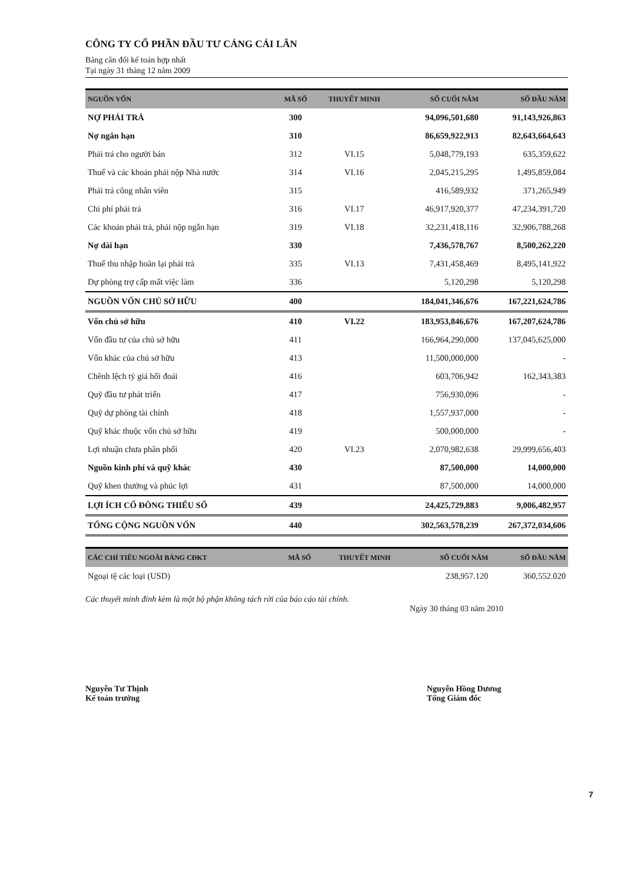CÔNG TY CỔ PHẦN ĐẦU TƯ CẢNG CÁI LÂN
Bảng cân đối kế toán hợp nhất
Tại ngày 31 tháng 12 năm 2009
| NGUỒN VỐN | MÃ SỐ | THUYẾT MINH | SỐ CUỐI NĂM | SỐ ĐẦU NĂM |
| --- | --- | --- | --- | --- |
| NỢ PHẢI TRẢ | 300 | | 94,096,501,680 | 91,143,926,863 |
| Nợ ngắn hạn | 310 | | 86,659,922,913 | 82,643,664,643 |
| Phải trả cho người bán | 312 | VI.15 | 5,048,779,193 | 635,359,622 |
| Thuế và các khoản phải nộp Nhà nước | 314 | VI.16 | 2,045,215,295 | 1,495,859,084 |
| Phải trả công nhân viên | 315 | | 416,589,932 | 371,265,949 |
| Chi phí phải trả | 316 | VI.17 | 46,917,920,377 | 47,234,391,720 |
| Các khoản phải trả, phải nộp ngắn hạn | 319 | VI.18 | 32,231,418,116 | 32,906,788,268 |
| Nợ dài hạn | 330 | | 7,436,578,767 | 8,500,262,220 |
| Thuế thu nhập hoãn lại phải trả | 335 | VI.13 | 7,431,458,469 | 8,495,141,922 |
| Dự phòng trợ cấp mất việc làm | 336 | | 5,120,298 | 5,120,298 |
| NGUỒN VỐN CHỦ SỞ HỮU | 400 | | 184,041,346,676 | 167,221,624,786 |
| Vốn chủ sở hữu | 410 | VI.22 | 183,953,846,676 | 167,207,624,786 |
| Vốn đầu tư của chủ sở hữu | 411 | | 166,964,290,000 | 137,045,625,000 |
| Vốn khác của chủ sở hữu | 413 | | 11,500,000,000 | - |
| Chênh lệch tỷ giá hối đoái | 416 | | 603,706,942 | 162,343,383 |
| Quỹ đầu tư phát triển | 417 | | 756,930,096 | - |
| Quỹ dự phòng tài chính | 418 | | 1,557,937,000 | - |
| Quỹ khác thuộc vốn chủ sở hữu | 419 | | 500,000,000 | - |
| Lợi nhuận chưa phân phối | 420 | VI.23 | 2,070,982,638 | 29,999,656,403 |
| Nguồn kinh phí và quỹ khác | 430 | | 87,500,000 | 14,000,000 |
| Quỹ khen thưởng và phúc lợi | 431 | | 87,500,000 | 14,000,000 |
| LỢI ÍCH CỔ ĐÔNG THIỂU SỐ | 439 | | 24,425,729,883 | 9,006,482,957 |
| TỔNG CỘNG NGUỒN VỐN | 440 | | 302,563,578,239 | 267,372,034,606 |
| CÁC CHỈ TIÊU NGOÀI BẢNG CĐKT | MÃ SỐ | THUYẾT MINH | SỐ CUỐI NĂM | SỐ ĐẦU NĂM |
| --- | --- | --- | --- | --- |
| Ngoại tệ các loại (USD) | | | 238,957.120 | 360,552.020 |
Các thuyết minh đính kèm là một bộ phận không tách rời của báo cáo tài chính.
Ngày 30 tháng 03 năm 2010
Nguyễn Tư Thịnh
Kế toán trưởng
Nguyễn Hồng Dương
Tổng Giám đốc
7